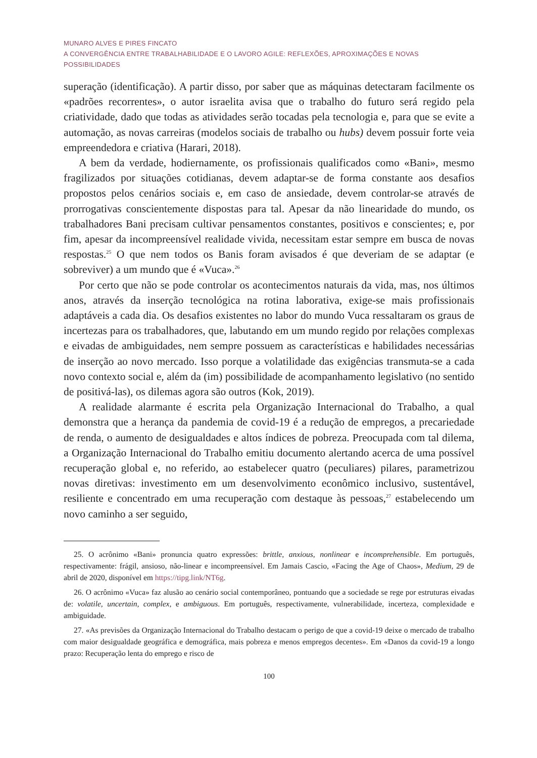MUNARO ALVES E PIRES FINCATO
A CONVERGÊNCIA ENTRE TRABALHABILIDADE E O LAVORO AGILE: REFLEXÕES, APROXIMAÇÕES E NOVAS POSSIBILIDADES
superação (identificação). A partir disso, por saber que as máquinas detectaram facilmente os «padrões recorrentes», o autor israelita avisa que o trabalho do futuro será regido pela criatividade, dado que todas as atividades serão tocadas pela tecnologia e, para que se evite a automação, as novas carreiras (modelos sociais de trabalho ou hubs) devem possuir forte veia empreendedora e criativa (Harari, 2018).
A bem da verdade, hodiernamente, os profissionais qualificados como «Bani», mesmo fragilizados por situações cotidianas, devem adaptar-se de forma constante aos desafios propostos pelos cenários sociais e, em caso de ansiedade, devem controlar-se através de prorrogativas conscientemente dispostas para tal. Apesar da não linearidade do mundo, os trabalhadores Bani precisam cultivar pensamentos constantes, positivos e conscientes; e, por fim, apesar da incompreensível realidade vivida, necessitam estar sempre em busca de novas respostas.<sup>25</sup> O que nem todos os Banis foram avisados é que deveriam de se adaptar (e sobreviver) a um mundo que é «Vuca».<sup>26</sup>
Por certo que não se pode controlar os acontecimentos naturais da vida, mas, nos últimos anos, através da inserção tecnológica na rotina laborativa, exige-se mais profissionais adaptáveis a cada dia. Os desafios existentes no labor do mundo Vuca ressaltaram os graus de incertezas para os trabalhadores, que, labutando em um mundo regido por relações complexas e eivadas de ambiguidades, nem sempre possuem as características e habilidades necessárias de inserção ao novo mercado. Isso porque a volatilidade das exigências transmuta-se a cada novo contexto social e, além da (im) possibilidade de acompanhamento legislativo (no sentido de positivá-las), os dilemas agora são outros (Kok, 2019).
A realidade alarmante é escrita pela Organização Internacional do Trabalho, a qual demonstra que a herança da pandemia de covid-19 é a redução de empregos, a precariedade de renda, o aumento de desigualdades e altos índices de pobreza. Preocupada com tal dilema, a Organização Internacional do Trabalho emitiu documento alertando acerca de uma possível recuperação global e, no referido, ao estabelecer quatro (peculiares) pilares, parametrizou novas diretivas: investimento em um desenvolvimento econômico inclusivo, sustentável, resiliente e concentrado em uma recuperação com destaque às pessoas,<sup>27</sup> estabelecendo um novo caminho a ser seguido,
25. O acrônimo «Bani» pronuncia quatro expressões: brittle, anxious, nonlinear e incomprehensible. Em português, respectivamente: frágil, ansioso, não-linear e incompreensível. Em Jamais Cascio, «Facing the Age of Chaos», Medium, 29 de abril de 2020, disponível em https://tipg.link/NT6g.
26. O acrônimo «Vuca» faz alusão ao cenário social contemporâneo, pontuando que a sociedade se rege por estruturas eivadas de: volatile, uncertain, complex, e ambiguous. Em português, respectivamente, vulnerabilidade, incerteza, complexidade e ambiguidade.
27. «As previsões da Organização Internacional do Trabalho destacam o perigo de que a covid-19 deixe o mercado de trabalho com maior desigualdade geográfica e demográfica, mais pobreza e menos empregos decentes». Em «Danos da covid-19 a longo prazo: Recuperação lenta do emprego e risco de
100